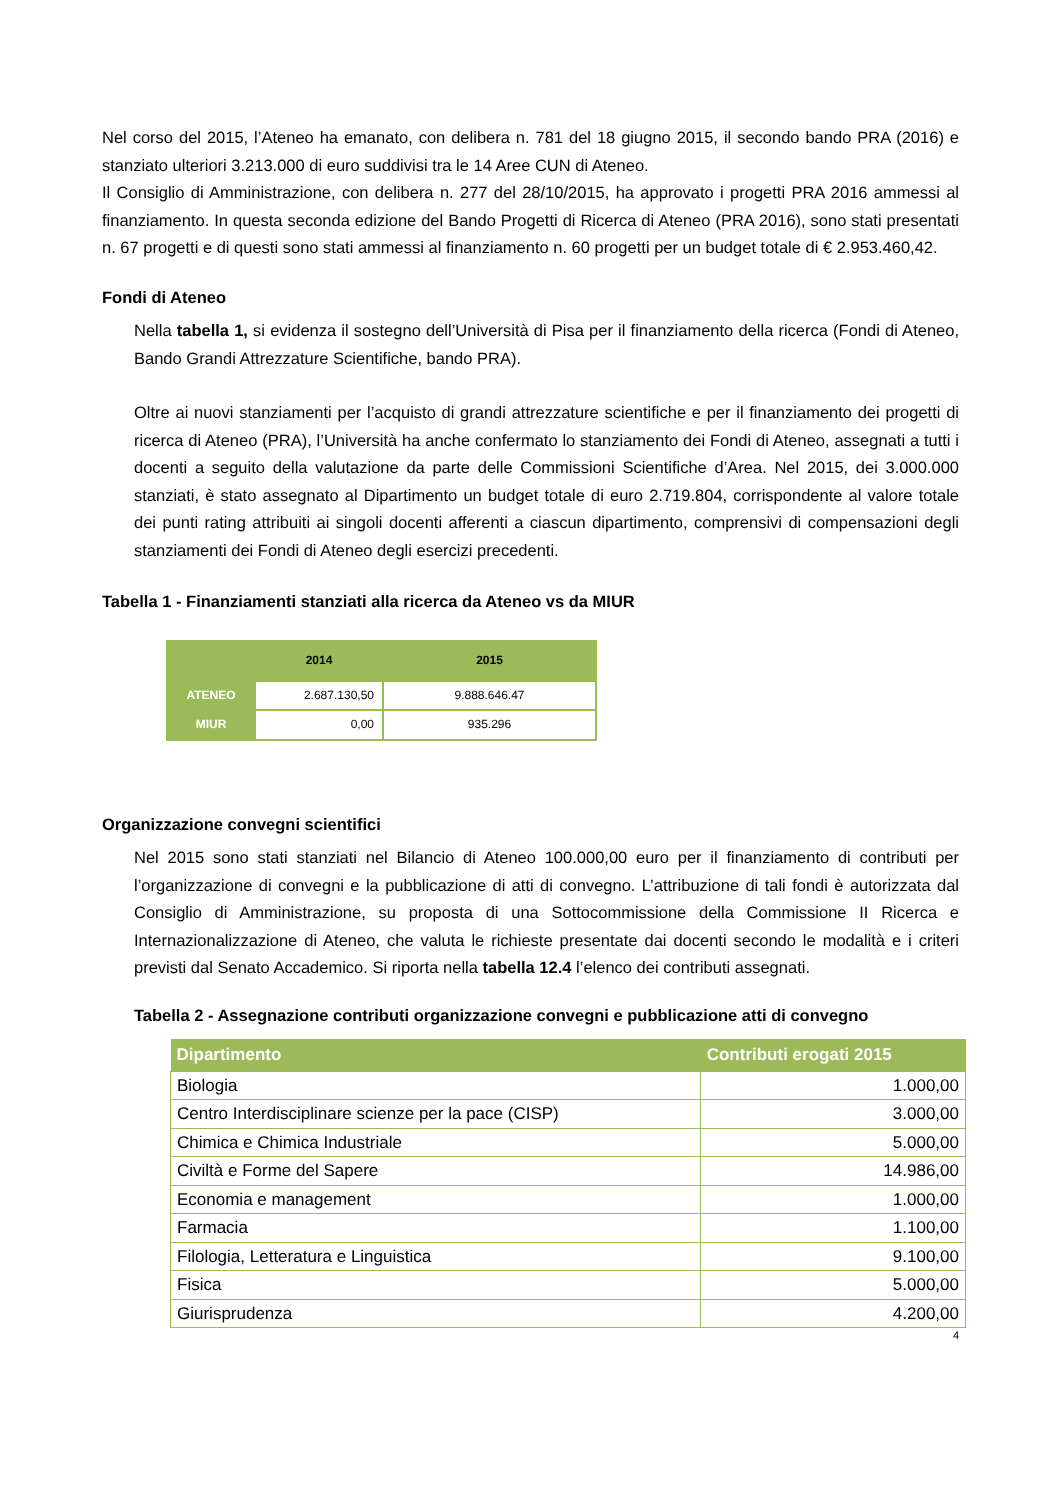Nel corso del 2015, l’Ateneo ha emanato, con delibera n. 781 del 18 giugno 2015, il secondo bando PRA (2016) e stanziato ulteriori 3.213.000 di euro suddivisi tra le 14 Aree CUN di Ateneo.
Il Consiglio di Amministrazione, con delibera n. 277 del 28/10/2015, ha approvato i progetti PRA 2016 ammessi al finanziamento. In questa seconda edizione del Bando Progetti di Ricerca di Ateneo (PRA 2016), sono stati presentati n. 67 progetti e di questi sono stati ammessi al finanziamento n. 60 progetti per un budget totale di € 2.953.460,42.
Fondi di Ateneo
Nella tabella 1, si evidenza il sostegno dell’Università di Pisa per il finanziamento della ricerca (Fondi di Ateneo, Bando Grandi Attrezzature Scientifiche, bando PRA).
Oltre ai nuovi stanziamenti per l’acquisto di grandi attrezzature scientifiche e per il finanziamento dei progetti di ricerca di Ateneo (PRA), l’Università ha anche confermato lo stanziamento dei Fondi di Ateneo, assegnati a tutti i docenti a seguito della valutazione da parte delle Commissioni Scientifiche d’Area. Nel 2015, dei 3.000.000 stanziati, è stato assegnato al Dipartimento un budget totale di euro 2.719.804, corrispondente al valore totale dei punti rating attribuiti ai singoli docenti afferenti a ciascun dipartimento, comprensivi di compensazioni degli stanziamenti dei Fondi di Ateneo degli esercizi precedenti.
Tabella 1 - Finanziamenti stanziati alla ricerca da Ateneo vs da MIUR
| | 2014 | 2015 |
| --- | --- | --- |
| ATENEO | 2.687.130,50 | 9.888.646.47 |
| MIUR | 0,00 | 935.296 |
Organizzazione convegni scientifici
Nel 2015 sono stati stanziati nel Bilancio di Ateneo 100.000,00 euro per il finanziamento di contributi per l’organizzazione di convegni e la pubblicazione di atti di convegno. L’attribuzione di tali fondi è autorizzata dal Consiglio di Amministrazione, su proposta di una Sottocommissione della Commissione II Ricerca e Internazionalizzazione di Ateneo, che valuta le richieste presentate dai docenti secondo le modalità e i criteri previsti dal Senato Accademico. Si riporta nella tabella 12.4 l’elenco dei contributi assegnati.
Tabella 2 - Assegnazione contributi organizzazione convegni e pubblicazione atti di convegno
| Dipartimento | Contributi erogati 2015 |
| --- | --- |
| Biologia | 1.000,00 |
| Centro Interdisciplinare scienze per la pace (CISP) | 3.000,00 |
| Chimica e Chimica Industriale | 5.000,00 |
| Civiltà e Forme del Sapere | 14.986,00 |
| Economia e management | 1.000,00 |
| Farmacia | 1.100,00 |
| Filologia, Letteratura e Linguistica | 9.100,00 |
| Fisica | 5.000,00 |
| Giurisprudenza | 4.200,00 |
4